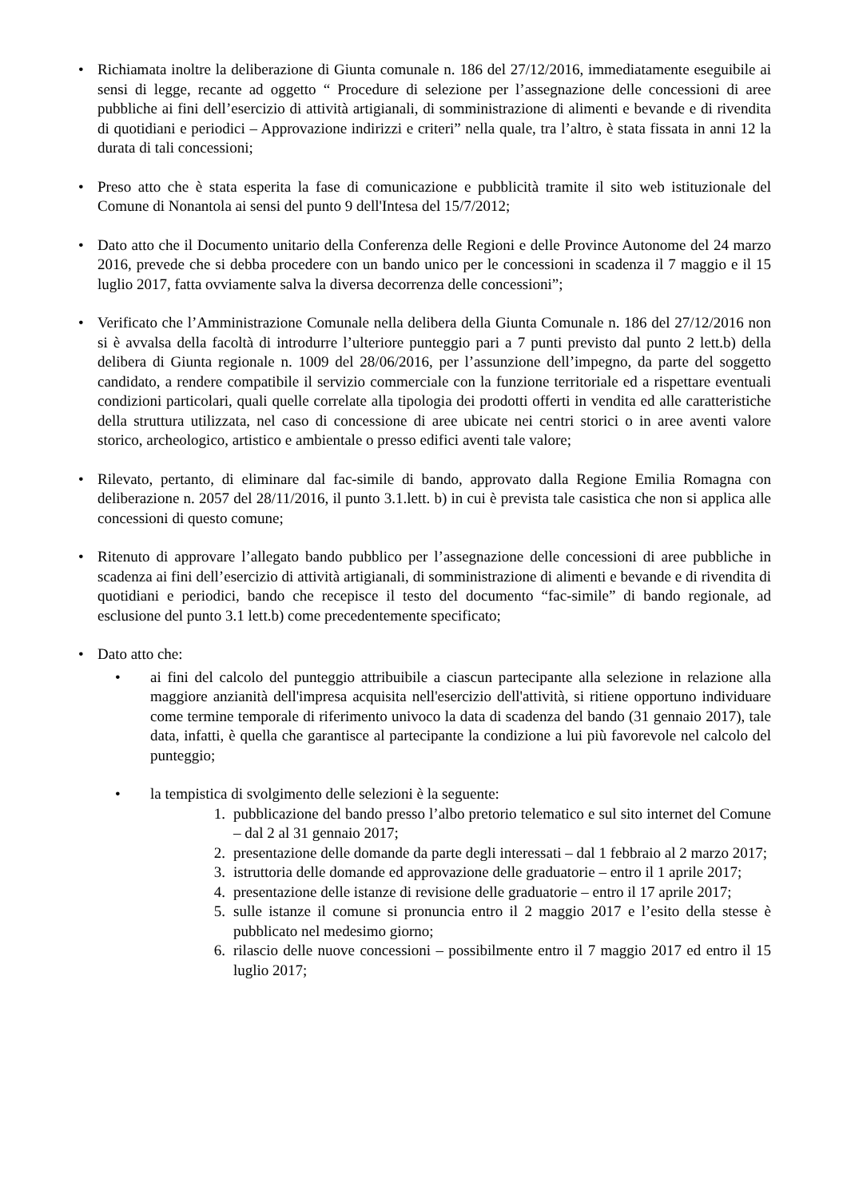• Richiamata inoltre la deliberazione di Giunta comunale n. 186 del 27/12/2016, immediatamente eseguibile ai sensi di legge, recante ad oggetto “ Procedure di selezione per l’assegnazione delle concessioni di aree pubbliche ai fini dell’esercizio di attività artigianali, di somministrazione di alimenti e bevande e di rivendita di quotidiani e periodici – Approvazione indirizzi e criteri” nella quale, tra l’altro, è stata fissata in anni 12 la durata di tali concessioni;
• Preso atto che è stata esperita la fase di comunicazione e pubblicità tramite il sito web istituzionale del Comune di Nonantola ai sensi del punto 9 dell'Intesa del 15/7/2012;
• Dato atto che il Documento unitario della Conferenza delle Regioni e delle Province Autonome del 24 marzo 2016, prevede che si debba procedere con un bando unico per le concessioni in scadenza il 7 maggio e il 15 luglio 2017, fatta ovviamente salva la diversa decorrenza delle concessioni”;
• Verificato che l’Amministrazione Comunale nella delibera della Giunta Comunale n. 186 del 27/12/2016 non si è avvalsa della facoltà di introdurre l’ulteriore punteggio pari a 7 punti previsto dal punto 2 lett.b) della delibera di Giunta regionale n. 1009 del 28/06/2016, per l’assunzione dell’impegno, da parte del soggetto candidato, a rendere compatibile il servizio commerciale con la funzione territoriale ed a rispettare eventuali condizioni particolari, quali quelle correlate alla tipologia dei prodotti offerti in vendita ed alle caratteristiche della struttura utilizzata, nel caso di concessione di aree ubicate nei centri storici o in aree aventi valore storico, archeologico, artistico e ambientale o presso edifici aventi tale valore;
• Rilevato, pertanto, di eliminare dal fac-simile di bando, approvato dalla Regione Emilia Romagna con deliberazione n. 2057 del 28/11/2016, il punto 3.1.lett. b) in cui è prevista tale casistica che non si applica alle concessioni di questo comune;
• Ritenuto di approvare l’allegato bando pubblico per l’assegnazione delle concessioni di aree pubbliche in scadenza ai fini dell’esercizio di attività artigianali, di somministrazione di alimenti e bevande e di rivendita di quotidiani e periodici, bando che recepisce il testo del documento “fac-simile” di bando regionale, ad esclusione del punto 3.1 lett.b) come precedentemente specificato;
• Dato atto che:
• ai fini del calcolo del punteggio attribuibile a ciascun partecipante alla selezione in relazione alla maggiore anzianità dell'impresa acquisita nell'esercizio dell'attività, si ritiene opportuno individuare come termine temporale di riferimento univoco la data di scadenza del bando (31 gennaio 2017), tale data, infatti, è quella che garantisce al partecipante la condizione a lui più favorevole nel calcolo del punteggio;
• la tempistica di svolgimento delle selezioni è la seguente:
1. pubblicazione del bando presso l’albo pretorio telematico e sul sito internet del Comune – dal 2 al 31 gennaio 2017;
2. presentazione delle domande da parte degli interessati – dal 1 febbraio al 2 marzo 2017;
3. istruttoria delle domande ed approvazione delle graduatorie – entro il 1 aprile 2017;
4. presentazione delle istanze di revisione delle graduatorie – entro il 17 aprile 2017;
5. sulle istanze il comune si pronuncia entro il 2 maggio 2017 e l’esito della stesse è pubblicato nel medesimo giorno;
6. rilascio delle nuove concessioni – possibilmente entro il 7 maggio 2017 ed entro il 15 luglio 2017;